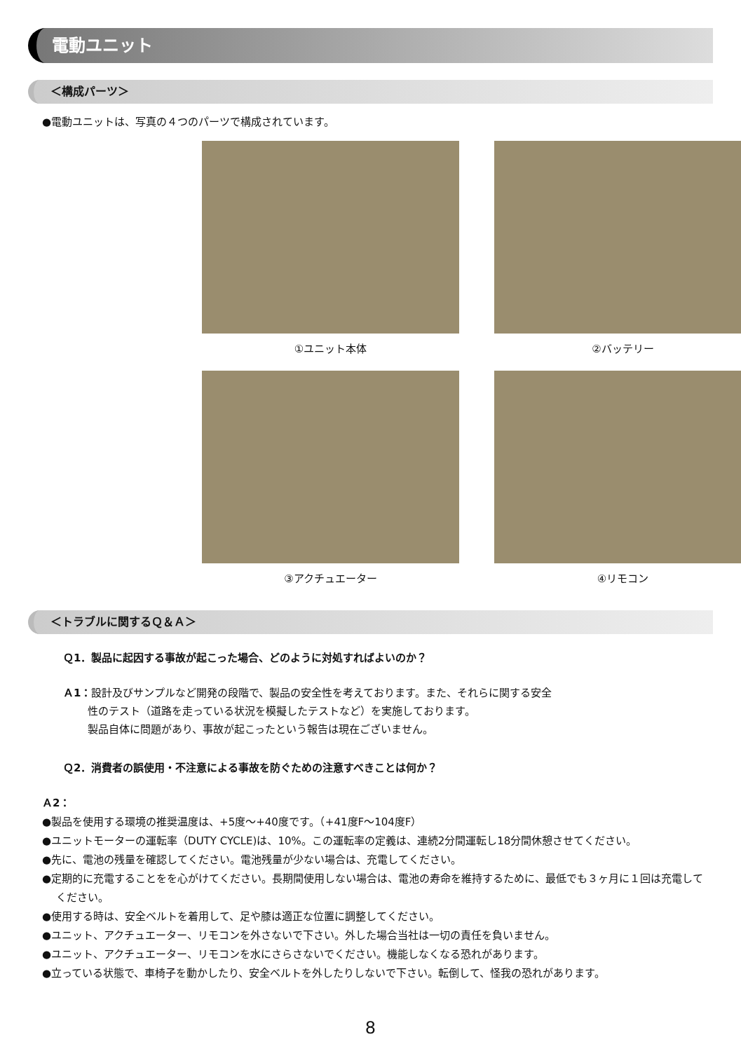電動ユニット
＜構成パーツ＞
●電動ユニットは、写真の４つのパーツで構成されています。
①ユニット本体
②バッテリー
③アクチュエーター
④リモコン
＜トラブルに関するＱ＆Ａ＞
Ｑ1．製品に起因する事故が起こった場合、どのように対処すればよいのか？
Ａ1：設計及びサンプルなど開発の段階で、製品の安全性を考えております。また、それらに関する安全
　　 性のテスト（道路を走っている状況を模擬したテストなど）を実施しております。
　　 製品自体に問題があり、事故が起こったという報告は現在ございません。
Ｑ2．消費者の誤使用・不注意による事故を防ぐための注意すべきことは何か？
Ａ2：
●製品を使用する環境の推奨温度は、+5度～+40度です。（+41度F～104度F）
●ユニットモーターの運転率（DUTY CYCLE)は、10%。この運転率の定義は、連続2分間運転し18分間休憩させてください。
●先に、電池の残量を確認してください。電池残量が少ない場合は、充電してください。
●定期的に充電することをを心がけてください。長期間使用しない場合は、電池の寿命を維持するために、最低でも３ヶ月に１回は充電してください。
●使用する時は、安全ベルトを着用して、足や膝は適正な位置に調整してください。
●ユニット、アクチュエーター、リモコンを外さないで下さい。外した場合当社は一切の責任を負いません。
●ユニット、アクチュエーター、リモコンを水にさらさないでください。機能しなくなる恐れがあります。
●立っている状態で、車椅子を動かしたり、安全ベルトを外したりしないで下さい。転倒して、怪我の恐れがあります。
8